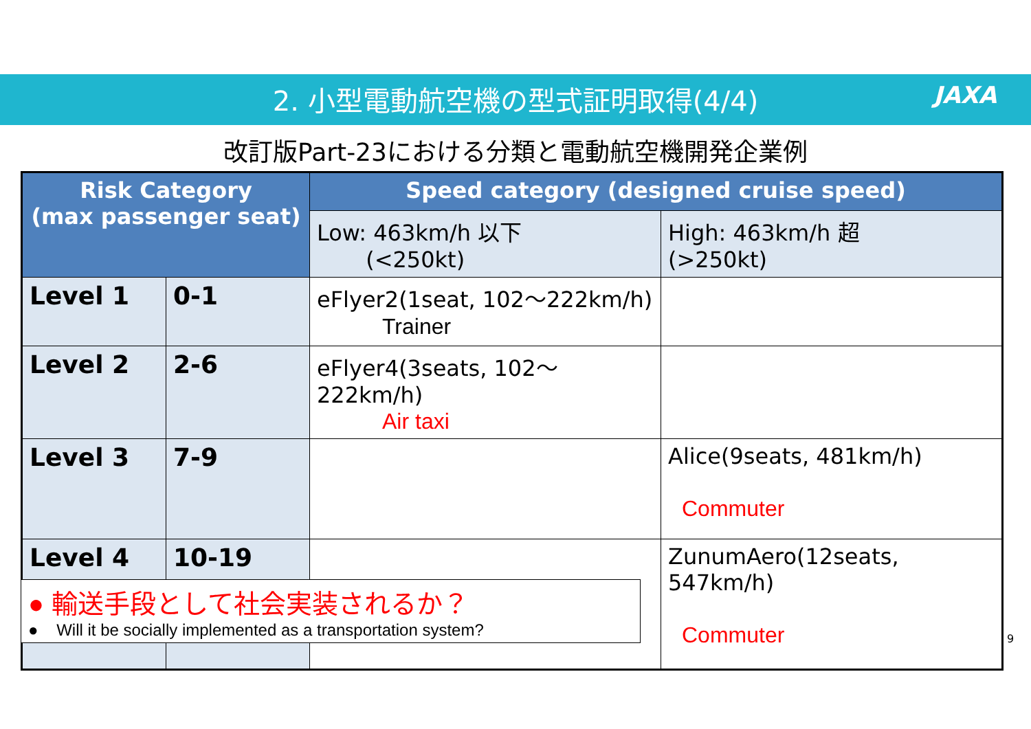2. 小型電動航空機の型式証明取得(4/4)
JAXA
改訂版Part-23における分類と電動航空機開発企業例
| Risk Category (max passenger seat) | | Speed category (designed cruise speed) | |
| --- | --- | --- | --- |
| | | Low: 463km/h 以下 (<250kt) | High: 463km/h 超 (>250kt) |
| Level 1 | 0-1 | eFlyer2(1seat, 102〜222km/h) Trainer | |
| Level 2 | 2-6 | eFlyer4(3seats, 102〜222km/h) Air taxi | |
| Level 3 | 7-9 | | Alice(9seats, 481km/h) Commuter |
| Level 4 | 10-19 | | ZunumAero(12seats, 547km/h) Commuter |
● 輸送手段として社会実装されるか？
● Will it be socially implemented as a transportation system?
9